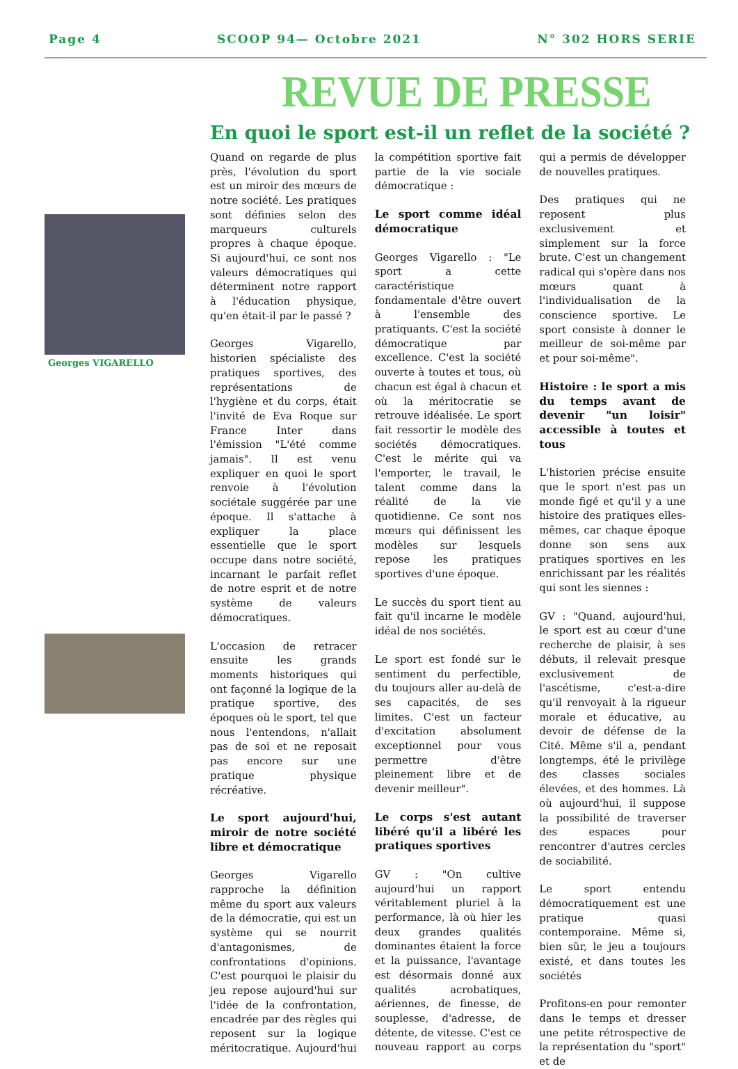Page 4 SCOOP 94— Octobre 2021 N° 302 HORS SERIE
REVUE DE PRESSE
En quoi le sport est-il un reflet de la société ?
Georges VIGARELLO
Quand on regarde de plus près, l'évolution du sport est un miroir des mœurs de notre société. Les pratiques sont définies selon des marqueurs culturels propres à chaque époque. Si aujourd'hui, ce sont nos valeurs démocratiques qui déterminent notre rapport à l'éducation physique, qu'en était-il par le passé ?
Georges Vigarello, historien spécialiste des pratiques sportives, des représentations de l'hygiène et du corps, était l'invité de Eva Roque sur France Inter dans l'émission "L'été comme jamais". Il est venu expliquer en quoi le sport renvoie à l'évolution sociétale suggérée par une époque. Il s'attache à expliquer la place essentielle que le sport occupe dans notre société, incarnant le parfait reflet de notre esprit et de notre système de valeurs démocratiques.
L'occasion de retracer ensuite les grands moments historiques qui ont façonné la logique de la pratique sportive, des époques où le sport, tel que nous l'entendons, n'allait pas de soi et ne reposait pas encore sur une pratique physique récréative.
Le sport aujourd'hui, miroir de notre société libre et démocratique
Georges Vigarello rapproche la définition même du sport aux valeurs de la démocratie, qui est un système qui se nourrit d'antagonismes, de confrontations d'opinions. C'est pourquoi le plaisir du jeu repose aujourd'hui sur l'idée de la confrontation, encadrée par des règles qui reposent sur la logique méritocratique. Aujourd'hui la compétition sportive fait partie de la vie sociale démocratique :
Le sport comme idéal démocratique
Georges Vigarello : "Le sport a cette caractéristique fondamentale d'être ouvert à l'ensemble des pratiquants. C'est la société démocratique par excellence. C'est la société ouverte à toutes et tous, où chacun est égal à chacun et où la méritocratie se retrouve idéalisée. Le sport fait ressortir le modèle des sociétés démocratiques. C'est le mérite qui va l'emporter, le travail, le talent comme dans la réalité de la vie quotidienne. Ce sont nos mœurs qui définissent les modèles sur lesquels repose les pratiques sportives d'une époque.
Le succès du sport tient au fait qu'il incarne le modèle idéal de nos sociétés.
Le sport est fondé sur le sentiment du perfectible, du toujours aller au-delà de ses capacités, de ses limites. C'est un facteur d'excitation absolument exceptionnel pour vous permettre d'être pleinement libre et de devenir meilleur".
Le corps s'est autant libéré qu'il a libéré les pratiques sportives
GV : "On cultive aujourd'hui un rapport véritablement pluriel à la performance, là où hier les deux grandes qualités dominantes étaient la force et la puissance, l'avantage est désormais donné aux qualités acrobatiques, aériennes, de finesse, de souplesse, d'adresse, de détente, de vitesse. C'est ce nouveau rapport au corps qui a permis de développer de nouvelles pratiques.
Des pratiques qui ne reposent plus exclusivement et simplement sur la force brute. C'est un changement radical qui s'opère dans nos mœurs quant à l'individualisation de la conscience sportive. Le sport consiste à donner le meilleur de soi-même par et pour soi-même".
Histoire : le sport a mis du temps avant de devenir "un loisir" accessible à toutes et tous
L'historien précise ensuite que le sport n'est pas un monde figé et qu'il y a une histoire des pratiques elles-mêmes, car chaque époque donne son sens aux pratiques sportives en les enrichissant par les réalités qui sont les siennes :
GV : "Quand, aujourd'hui, le sport est au cœur d'une recherche de plaisir, à ses débuts, il relevait presque exclusivement de l'ascétisme, c'est-a-dire qu'il renvoyait à la rigueur morale et éducative, au devoir de défense de la Cité. Même s'il a, pendant longtemps, été le privilège des classes sociales élevées, et des hommes. Là où aujourd'hui, il suppose la possibilité de traverser des espaces pour rencontrer d'autres cercles de sociabilité.
Le sport entendu démocratiquement est une pratique quasi contemporaine. Même si, bien sûr, le jeu a toujours existé, et dans toutes les sociétés
Profitons-en pour remonter dans le temps et dresser une petite rétrospective de la représentation du "sport" et de